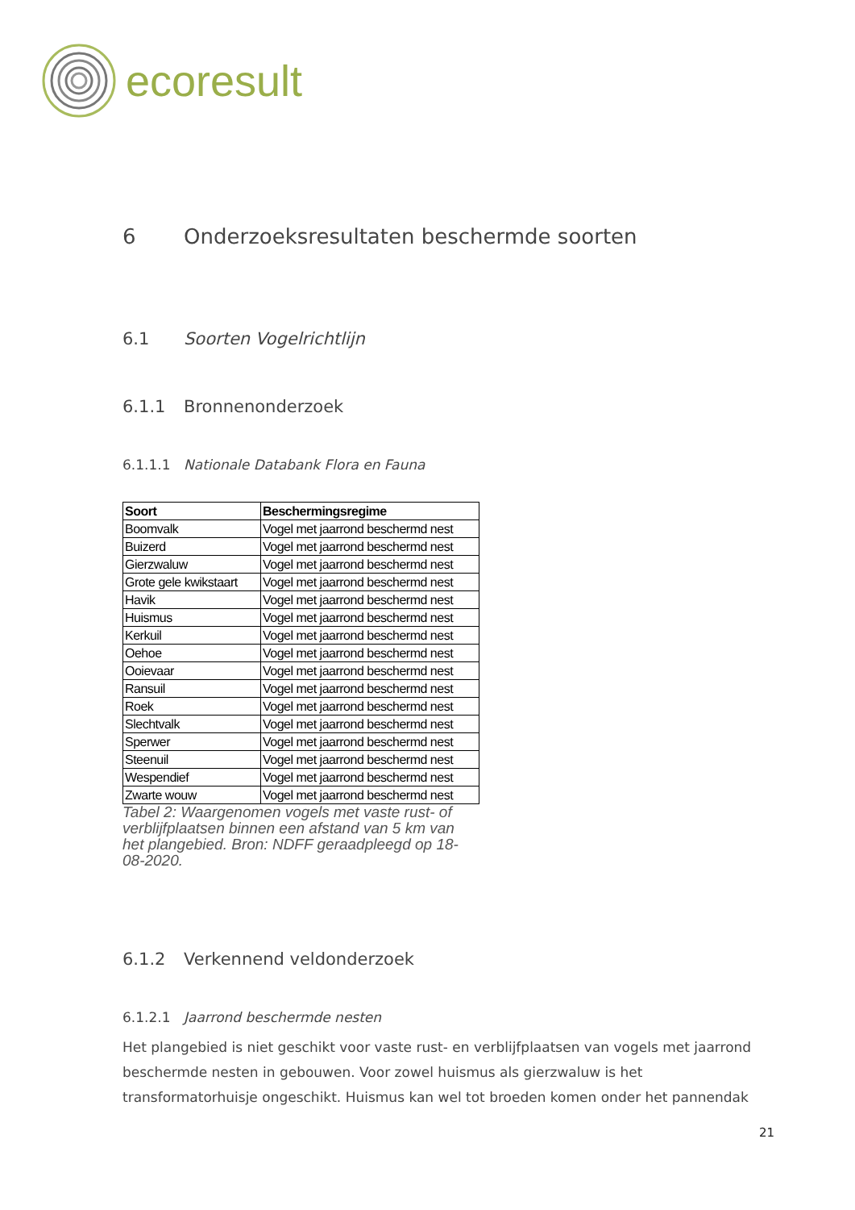ecoresult
6 Onderzoeksresultaten beschermde soorten
6.1 Soorten Vogelrichtlijn
6.1.1 Bronnenonderzoek
6.1.1.1 Nationale Databank Flora en Fauna
| Soort | Beschermingsregime |
| --- | --- |
| Boomvalk | Vogel met jaarrond beschermd nest |
| Buizerd | Vogel met jaarrond beschermd nest |
| Gierzwaluw | Vogel met jaarrond beschermd nest |
| Grote gele kwikstaart | Vogel met jaarrond beschermd nest |
| Havik | Vogel met jaarrond beschermd nest |
| Huismus | Vogel met jaarrond beschermd nest |
| Kerkuil | Vogel met jaarrond beschermd nest |
| Oehoe | Vogel met jaarrond beschermd nest |
| Ooievaar | Vogel met jaarrond beschermd nest |
| Ransuil | Vogel met jaarrond beschermd nest |
| Roek | Vogel met jaarrond beschermd nest |
| Slechtvalk | Vogel met jaarrond beschermd nest |
| Sperwer | Vogel met jaarrond beschermd nest |
| Steenuil | Vogel met jaarrond beschermd nest |
| Wespendief | Vogel met jaarrond beschermd nest |
| Zwarte wouw | Vogel met jaarrond beschermd nest |
Tabel 2: Waargenomen vogels met vaste rust- of verblijfplaatsen binnen een afstand van 5 km van het plangebied. Bron: NDFF geraadpleegd op 18-08-2020.
6.1.2 Verkennend veldonderzoek
6.1.2.1 Jaarrond beschermde nesten
Het plangebied is niet geschikt voor vaste rust- en verblijfplaatsen van vogels met jaarrond beschermde nesten in gebouwen. Voor zowel huismus als gierzwaluw is het transformatorhuisje ongeschikt. Huismus kan wel tot broeden komen onder het pannendak
21